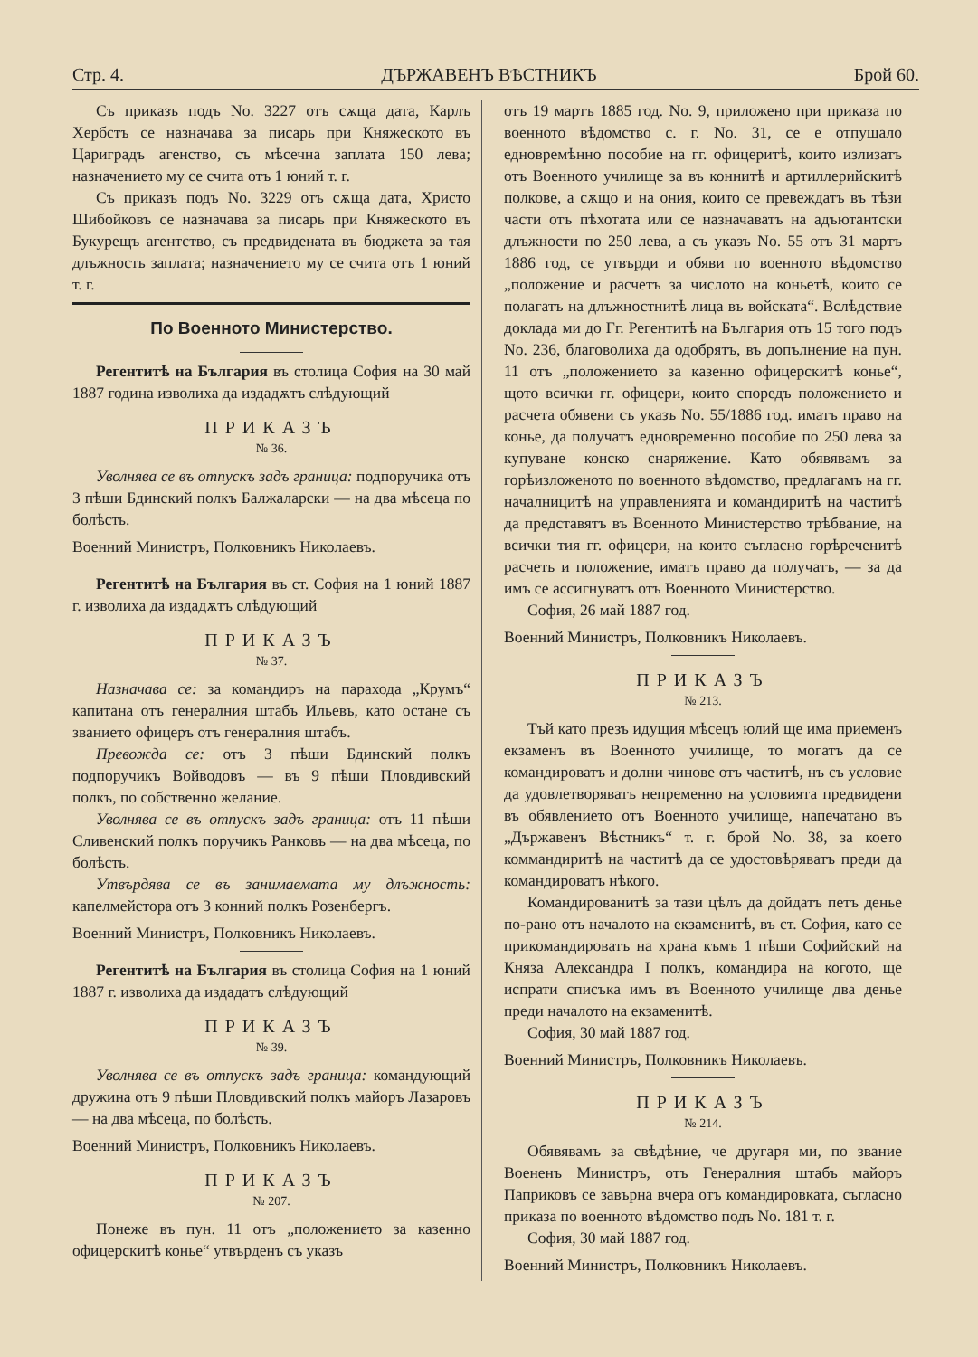Стр. 4. ДЪРЖАВЕНЪ ВѢСТНИКЪ Брой 60.
Съ приказъ подъ No. 3227 отъ сѫща дата, Карлъ Хербстъ се назначава за писарь при Княжеското въ Цариградъ агенство, съ мѣсечна заплата 150 лева; назначението му се счита отъ 1 юний т. г.
Съ приказъ подъ No. 3229 отъ сѫща дата, Христо Шибойковъ се назначава за писарь при Княжеското въ Букурещъ агентство, съ предвидената въ бюджета за тая длъжность заплата; назначението му се счита отъ 1 юний т. г.
По Военното Министерство.
Регентитѣ на България въ столица София на 30 май 1887 година изволиха да издадѫтъ слѣдующий
ПРИКАЗЪ
№ 36.
Уволнява се въ отпускъ задъ граница: подпоручика отъ 3 пѣши Бдинский полкъ Балжаларски — на два мѣсеца по болѣсть.
Военний Министръ, Полковникъ Николаевъ.
Регентитѣ на България въ ст. София на 1 юний 1887 г. изволиха да издадѫтъ слѣдующий
ПРИКАЗЪ
№ 37.
Назначава се: за командиръ на парахода „Крумъ“ капитана отъ генералния штабъ Ильевъ, като остане съ званието офицеръ отъ генералния штабъ.
Превожда се: отъ 3 пѣши Бдинский полкъ подпоручикъ Войводовъ — въ 9 пѣши Пловдивский полкъ, по собственно желание.
Уволнява се въ отпускъ задъ граница: отъ 11 пѣши Сливенский полкъ поручикъ Ранковъ — на два мѣсеца, по болѣсть.
Утвърдява се въ занимаемата му длъжность: капелмейстора отъ 3 конний полкъ Розенбергъ.
Военний Министръ, Полковникъ Николаевъ.
Регентитѣ на България въ столица София на 1 юний 1887 г. изволиха да издадатъ слѣдующий
ПРИКАЗЪ
№ 39.
Уволнява се въ отпускъ задъ граница: командующий дружина отъ 9 пѣши Пловдивский полкъ майоръ Лазаровъ — на два мѣсеца, по болѣсть.
Военний Министръ, Полковникъ Николаевъ.
ПРИКАЗЪ
№ 207.
Понеже въ пун. 11 отъ „положението за казенно офицерскитѣ коньe“ утвърденъ съ указъ
отъ 19 мартъ 1885 год. No. 9, приложено при приказа по военното вѣдомство с. г. No. 31, се е отпущало едновремѣнно пособие на гг. офицеритѣ, които излизатъ отъ Военното училище за въ коннитѣ и артиллерийскитѣ полкове, а сѫщо и на ония, които се превеждатъ въ тѣзи части отъ пѣхотата или се назначаватъ на адъютантски длъжности по 250 лева, а съ указъ No. 55 отъ 31 мартъ 1886 год, се утвърди и обяви по военното вѣдомство „положение и расчетъ за числото на коньетѣ, които се полагатъ на длъжностнитѣ лица въ войската“. Вслѣдствие доклада ми до Гг. Регентитѣ на България отъ 15 того подъ No. 236, благоволиха да одобрятъ, въ допълнение на пун. 11 отъ „положението за казенно офицерскитѣ коньe“, щото всички гг. офицери, които споредъ положението и расчета обявени съ указъ No. 55/1886 год. иматъ право на коньe, да получатъ едновременно пособие по 250 лева за купуване конско снаряжение. Като обявявамъ за горѣизложеното по военното вѣдомство, предлагамъ на гг. началницитѣ на управленията и командиритѣ на частитѣ да представятъ въ Военното Министерство трѣбвание, на всички тия гг. офицери, на които съгласно горѣреченитѣ расчеть и положение, иматъ право да получатъ, — за да имъ се ассигнуватъ отъ Военното Министерство.
София, 26 май 1887 год.
Военний Министръ, Полковникъ Николаевъ.
ПРИКАЗЪ
№ 213.
Тъй като презъ идущия мѣсецъ юлий ще има приеменъ екзаменъ въ Военното училище, то могатъ да се командироватъ и долни чинове отъ частитѣ, нъ съ условие да удовлетворяватъ непременно на условията предвидени въ обявлението отъ Военното училище, напечатано въ „Държавенъ Вѣстникъ“ т. г. брой No. 38, за което коммандиритѣ на частитѣ да се удостовѣряватъ преди да командироватъ нѣкого.
Командированитѣ за тази цѣлъ да дойдатъ петъ деньe по-рано отъ началото на екзаменитѣ, въ ст. София, като се прикомандироватъ на храна къмъ 1 пѣши Софийский на Княза Александра I полкъ, командира на когото, ще испрати списъка имъ въ Военното училище два деньe преди началото на екзаменитѣ.
София, 30 май 1887 год.
Военний Министръ, Полковникъ Николаевъ.
ПРИКАЗЪ
№ 214.
Обявявамъ за свѣдѣние, че другаря ми, по звание Воененъ Министръ, отъ Генералния штабъ майоръ Паприковъ се завърна вчера отъ командировката, съгласно приказа по военното вѣдомство подъ No. 181 т. г.
София, 30 май 1887 год.
Военний Министръ, Полковникъ Николаевъ.